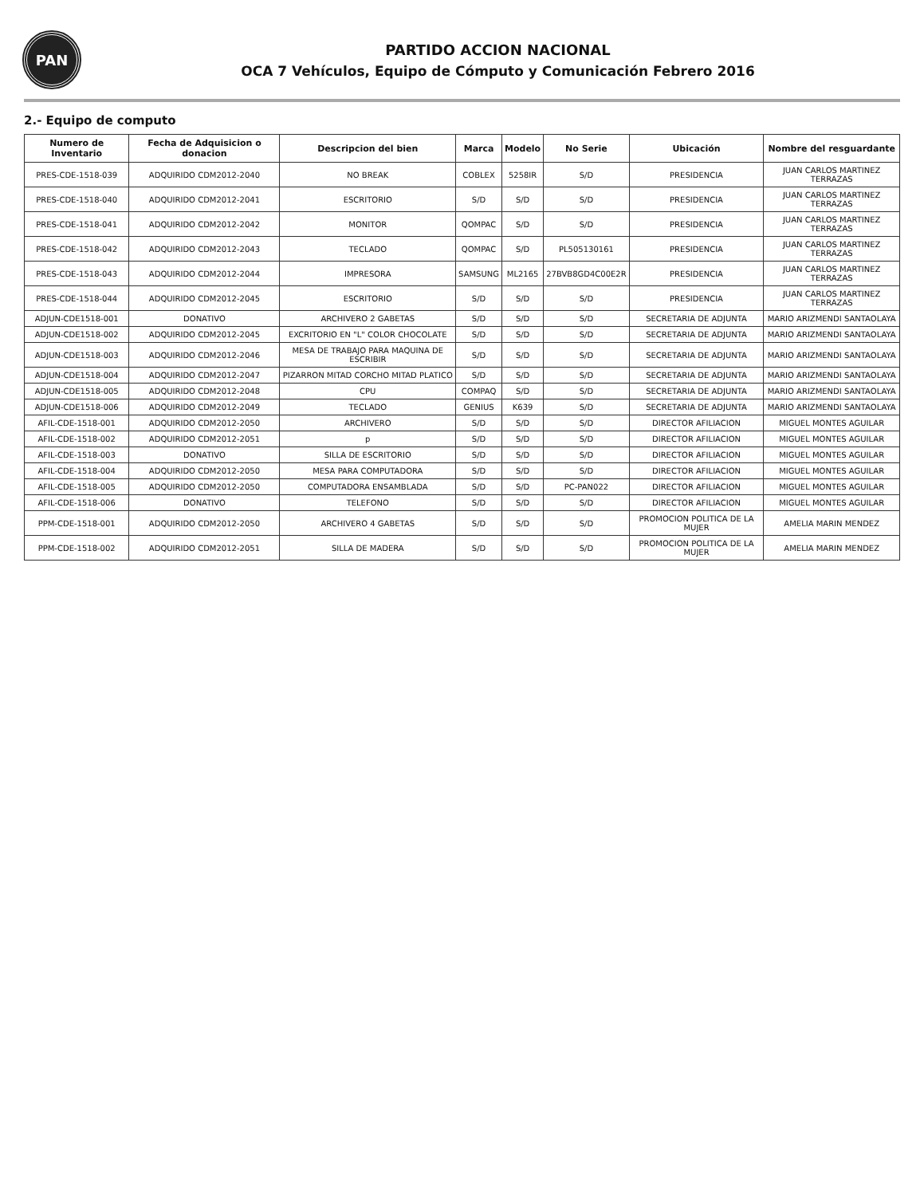PAN
PARTIDO ACCION NACIONAL
OCA 7 Vehículos, Equipo de Cómputo y Comunicación Febrero 2016
2.- Equipo de computo
| Numero de Inventario | Fecha de Adquisicion o donacion | Descripcion del bien | Marca | Modelo | No Serie | Ubicación | Nombre del resguardante |
| --- | --- | --- | --- | --- | --- | --- | --- |
| PRES-CDE-1518-039 | ADQUIRIDO CDM2012-2040 | NO BREAK | COBLEX | 5258IR | S/D | PRESIDENCIA | JUAN CARLOS MARTINEZ TERRAZAS |
| PRES-CDE-1518-040 | ADQUIRIDO CDM2012-2041 | ESCRITORIO | S/D | S/D | S/D | PRESIDENCIA | JUAN CARLOS MARTINEZ TERRAZAS |
| PRES-CDE-1518-041 | ADQUIRIDO CDM2012-2042 | MONITOR | QOMPAC | S/D | S/D | PRESIDENCIA | JUAN CARLOS MARTINEZ TERRAZAS |
| PRES-CDE-1518-042 | ADQUIRIDO CDM2012-2043 | TECLADO | QOMPAC | S/D | PL505130161 | PRESIDENCIA | JUAN CARLOS MARTINEZ TERRAZAS |
| PRES-CDE-1518-043 | ADQUIRIDO CDM2012-2044 | IMPRESORA | SAMSUNG | ML2165 | 27BVB8GD4C00E2R | PRESIDENCIA | JUAN CARLOS MARTINEZ TERRAZAS |
| PRES-CDE-1518-044 | ADQUIRIDO CDM2012-2045 | ESCRITORIO | S/D | S/D | S/D | PRESIDENCIA | JUAN CARLOS MARTINEZ TERRAZAS |
| ADJUN-CDE1518-001 | DONATIVO | ARCHIVERO 2 GABETAS | S/D | S/D | S/D | SECRETARIA DE ADJUNTA | MARIO ARIZMENDI SANTAOLAYA |
| ADJUN-CDE1518-002 | ADQUIRIDO CDM2012-2045 | EXCRITORIO EN "L" COLOR CHOCOLATE | S/D | S/D | S/D | SECRETARIA DE ADJUNTA | MARIO ARIZMENDI SANTAOLAYA |
| ADJUN-CDE1518-003 | ADQUIRIDO CDM2012-2046 | MESA DE TRABAJO PARA MAQUINA DE ESCRIBIR | S/D | S/D | S/D | SECRETARIA DE ADJUNTA | MARIO ARIZMENDI SANTAOLAYA |
| ADJUN-CDE1518-004 | ADQUIRIDO CDM2012-2047 | PIZARRON MITAD CORCHO MITAD PLATICO | S/D | S/D | S/D | SECRETARIA DE ADJUNTA | MARIO ARIZMENDI SANTAOLAYA |
| ADJUN-CDE1518-005 | ADQUIRIDO CDM2012-2048 | CPU | COMPAQ | S/D | S/D | SECRETARIA DE ADJUNTA | MARIO ARIZMENDI SANTAOLAYA |
| ADJUN-CDE1518-006 | ADQUIRIDO CDM2012-2049 | TECLADO | GENIUS | K639 | S/D | SECRETARIA DE ADJUNTA | MARIO ARIZMENDI SANTAOLAYA |
| AFIL-CDE-1518-001 | ADQUIRIDO CDM2012-2050 | ARCHIVERO | S/D | S/D | S/D | DIRECTOR AFILIACION | MIGUEL MONTES AGUILAR |
| AFIL-CDE-1518-002 | ADQUIRIDO CDM2012-2051 | p | S/D | S/D | S/D | DIRECTOR AFILIACION | MIGUEL MONTES AGUILAR |
| AFIL-CDE-1518-003 | DONATIVO | SILLA DE ESCRITORIO | S/D | S/D | S/D | DIRECTOR AFILIACION | MIGUEL MONTES AGUILAR |
| AFIL-CDE-1518-004 | ADQUIRIDO CDM2012-2050 | MESA PARA COMPUTADORA | S/D | S/D | S/D | DIRECTOR AFILIACION | MIGUEL MONTES AGUILAR |
| AFIL-CDE-1518-005 | ADQUIRIDO CDM2012-2050 | COMPUTADORA ENSAMBLADA | S/D | S/D | PC-PAN022 | DIRECTOR AFILIACION | MIGUEL MONTES AGUILAR |
| AFIL-CDE-1518-006 | DONATIVO | TELEFONO | S/D | S/D | S/D | DIRECTOR AFILIACION | MIGUEL MONTES AGUILAR |
| PPM-CDE-1518-001 | ADQUIRIDO CDM2012-2050 | ARCHIVERO 4 GABETAS | S/D | S/D | S/D | PROMOCION POLITICA DE LA MUJER | AMELIA MARIN MENDEZ |
| PPM-CDE-1518-002 | ADQUIRIDO CDM2012-2051 | SILLA DE MADERA | S/D | S/D | S/D | PROMOCION POLITICA DE LA MUJER | AMELIA MARIN MENDEZ |